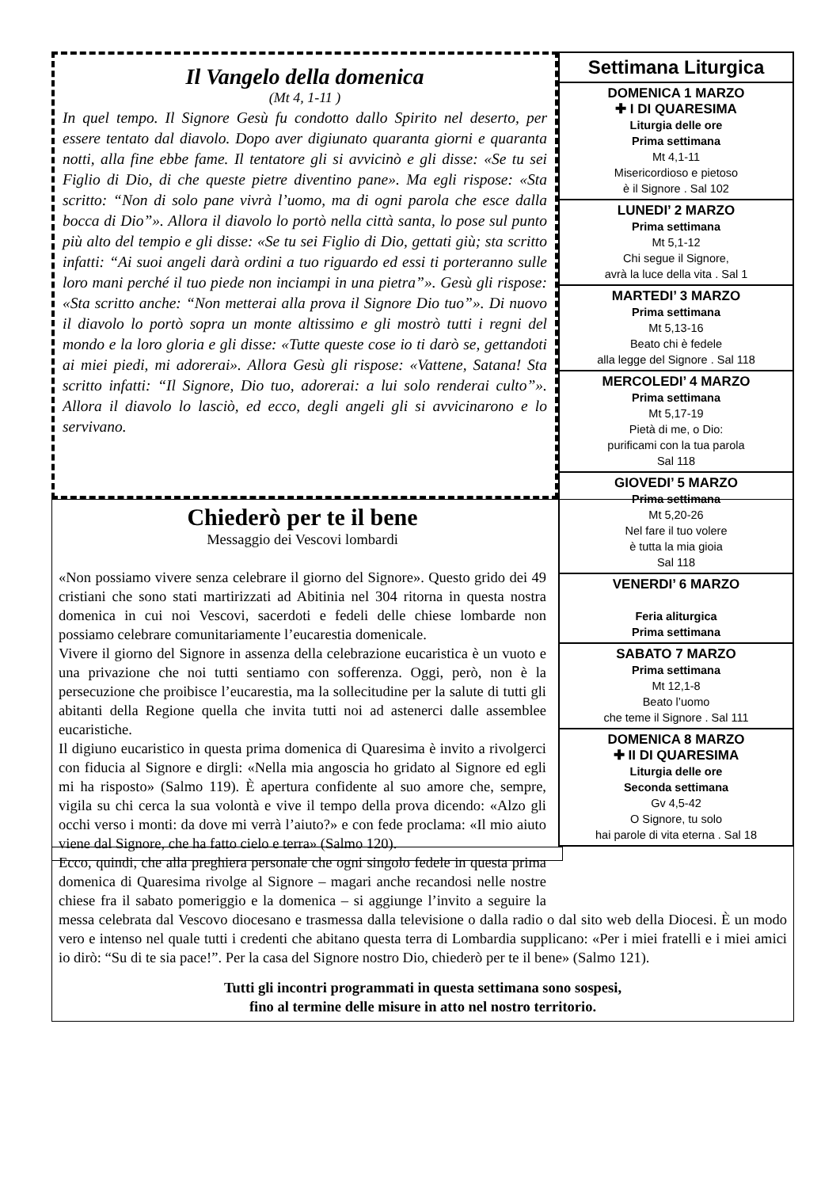Il Vangelo della domenica
(Mt 4, 1-11 )
In quel tempo. Il Signore Gesù fu condotto dallo Spirito nel deserto, per essere tentato dal diavolo. Dopo aver digiunato quaranta giorni e quaranta notti, alla fine ebbe fame. Il tentatore gli si avvicinò e gli disse: «Se tu sei Figlio di Dio, di che queste pietre diventino pane». Ma egli rispose: «Sta scritto: “Non di solo pane vivrà l’uomo, ma di ogni parola che esce dalla bocca di Dio”». Allora il diavolo lo portò nella città santa, lo pose sul punto più alto del tempio e gli disse: «Se tu sei Figlio di Dio, gettati giù; sta scritto infatti: “Ai suoi angeli darà ordini a tuo riguardo ed essi ti porteranno sulle loro mani perché il tuo piede non inciampi in una pietra”». Gesù gli rispose: «Sta scritto anche: “Non metterai alla prova il Signore Dio tuo”». Di nuovo il diavolo lo portò sopra un monte altissimo e gli mostrò tutti i regni del mondo e la loro gloria e gli disse: «Tutte queste cose io ti darò se, gettandoti ai miei piedi, mi adorerai». Allora Gesù gli rispose: «Vattene, Satana! Sta scritto infatti: “Il Signore, Dio tuo, adorerai: a lui solo renderai culto”». Allora il diavolo lo lasciò, ed ecco, degli angeli gli si avvicinarono e lo servivano.
Settimana Liturgica
DOMENICA 1 MARZO
✚ I DI QUARESIMA
Liturgia delle ore
Prima settimana
Mt 4,1-11
Misericordioso e pietoso
è il Signore . Sal 102
LUNEDI’ 2 MARZO
Prima settimana
Mt 5,1-12
Chi segue il Signore,
avrà la luce della vita . Sal 1
MARTEDI’ 3 MARZO
Prima settimana
Mt 5,13-16
Beato chi è fedele
alla legge del Signore . Sal 118
MERCOLEDI’ 4 MARZO
Prima settimana
Mt 5,17-19
Pietà di me, o Dio:
purificami con la tua parola
Sal 118
GIOVEDI’ 5 MARZO
Prima settimana
Mt 5,20-26
Nel fare il tuo volere
è tutta la mia gioia
Sal 118
VENERDI’ 6 MARZO
Feria aliturgica
Prima settimana
SABATO 7 MARZO
Prima settimana
Mt 12,1-8
Beato l’uomo
che teme il Signore . Sal 111
DOMENICA 8 MARZO
✚ II DI QUARESIMA
Liturgia delle ore
Seconda settimana
Gv 4,5-42
O Signore, tu solo
hai parole di vita eterna . Sal 18
Chiederò per te il bene
Messaggio dei Vescovi lombardi
«Non possiamo vivere senza celebrare il giorno del Signore». Questo grido dei 49 cristiani che sono stati martirizzati ad Abitinia nel 304 ritorna in questa nostra domenica in cui noi Vescovi, sacerdoti e fedeli delle chiese lombarde non possiamo celebrare comunitariamente l’eucarestia domenicale.
Vivere il giorno del Signore in assenza della celebrazione eucaristica è un vuoto e una privazione che noi tutti sentiamo con sofferenza. Oggi, però, non è la persecuzione che proibisce l’eucarestia, ma la sollecitudine per la salute di tutti gli abitanti della Regione quella che invita tutti noi ad astenerci dalle assemblee eucaristiche.
Il digiuno eucaristico in questa prima domenica di Quaresima è invito a rivolgerci con fiducia al Signore e dirgli: «Nella mia angoscia ho gridato al Signore ed egli mi ha risposto» (Salmo 119). È apertura confidente al suo amore che, sempre, vigila su chi cerca la sua volontà e vive il tempo della prova dicendo: «Alzo gli occhi verso i monti: da dove mi verrà l’aiuto?» e con fede proclama: «Il mio aiuto viene dal Signore, che ha fatto cielo e terra» (Salmo 120).
Ecco, quindi, che alla preghiera personale che ogni singolo fedele in questa prima domenica di Quaresima rivolge al Signore – magari anche recandosi nelle nostre chiese fra il sabato pomeriggio e la domenica – si aggiunge l’invito a seguire la messa celebrata dal Vescovo diocesano e trasmessa dalla televisione o dalla radio o dal sito web della Diocesi. È un modo vero e intenso nel quale tutti i credenti che abitano questa terra di Lombardia supplicano: «Per i miei fratelli e i miei amici io dirò: “Su di te sia pace!”. Per la casa del Signore nostro Dio, chiederò per te il bene» (Salmo 121).
Tutti gli incontri programmati in questa settimana sono sospesi,
fino al termine delle misure in atto nel nostro territorio.